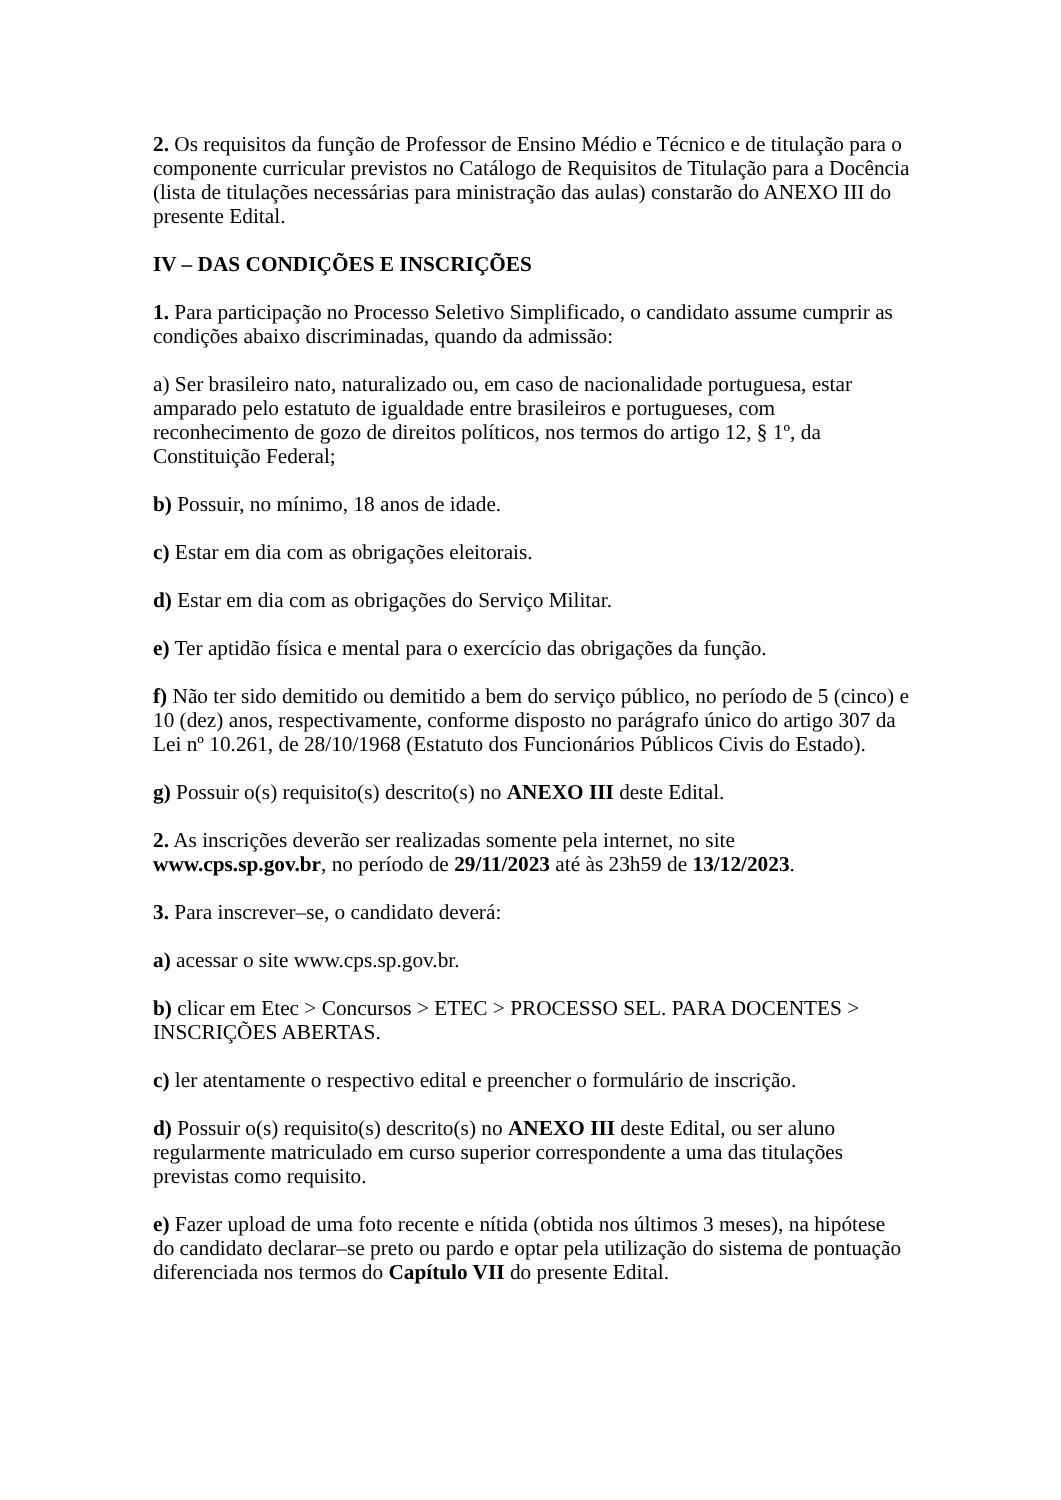2. Os requisitos da função de Professor de Ensino Médio e Técnico e de titulação para o componente curricular previstos no Catálogo de Requisitos de Titulação para a Docência (lista de titulações necessárias para ministração das aulas) constarão do ANEXO III do presente Edital.
IV – DAS CONDIÇÕES E INSCRIÇÕES
1. Para participação no Processo Seletivo Simplificado, o candidato assume cumprir as condições abaixo discriminadas, quando da admissão:
a) Ser brasileiro nato, naturalizado ou, em caso de nacionalidade portuguesa, estar amparado pelo estatuto de igualdade entre brasileiros e portugueses, com reconhecimento de gozo de direitos políticos, nos termos do artigo 12, § 1º, da Constituição Federal;
b) Possuir, no mínimo, 18 anos de idade.
c) Estar em dia com as obrigações eleitorais.
d) Estar em dia com as obrigações do Serviço Militar.
e) Ter aptidão física e mental para o exercício das obrigações da função.
f) Não ter sido demitido ou demitido a bem do serviço público, no período de 5 (cinco) e 10 (dez) anos, respectivamente, conforme disposto no parágrafo único do artigo 307 da Lei nº 10.261, de 28/10/1968 (Estatuto dos Funcionários Públicos Civis do Estado).
g) Possuir o(s) requisito(s) descrito(s) no ANEXO III deste Edital.
2. As inscrições deverão ser realizadas somente pela internet, no site
www.cps.sp.gov.br, no período de 29/11/2023 até às 23h59 de 13/12/2023.
3. Para inscrever–se, o candidato deverá:
a) acessar o site www.cps.sp.gov.br.
b) clicar em Etec > Concursos > ETEC > PROCESSO SEL. PARA DOCENTES > INSCRIÇÕES ABERTAS.
c) ler atentamente o respectivo edital e preencher o formulário de inscrição.
d) Possuir o(s) requisito(s) descrito(s) no ANEXO III deste Edital, ou ser aluno regularmente matriculado em curso superior correspondente a uma das titulações previstas como requisito.
e) Fazer upload de uma foto recente e nítida (obtida nos últimos 3 meses), na hipótese do candidato declarar–se preto ou pardo e optar pela utilização do sistema de pontuação diferenciada nos termos do Capítulo VII do presente Edital.